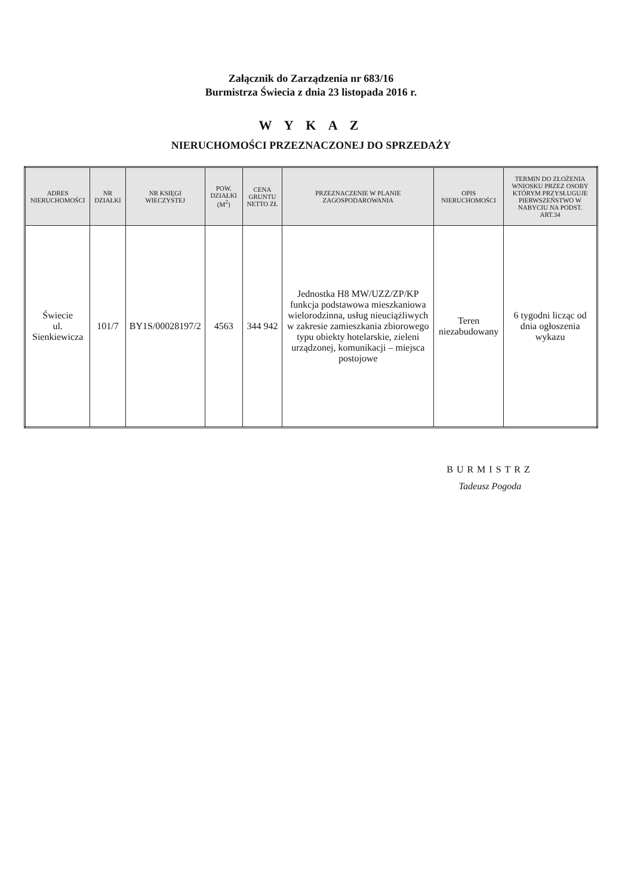Załącznik do Zarządzenia nr 683/16
Burmistrza Świecia z dnia 23 listopada 2016 r.
W Y K A Z
NIERUCHOMOŚCI PRZEZNACZONEJ DO SPRZEDAŻY
| ADRES NIERUCHOMOŚCI | NR DZIAŁKI | NR KSIĘGI WIECZYSTEJ | POW. DZIAŁKI (M<sup>2</sup>) | CENA GRUNTU NETTO ZŁ | PRZEZNACZENIE W PLANIE ZAGOSPODAROWANIA | OPIS NIERUCHOMOŚCI | TERMIN DO ZŁOŻENIA WNIOSKU PRZEZ OSOBY KTÓRYM PRZYSŁUGUJE PIERWSZEŃSTWO W NABYCIU NA PODST. ART.34 |
| --- | --- | --- | --- | --- | --- | --- | --- |
| Świecie ul. Sienkiewicza | 101/7 | BY1S/00028197/2 | 4563 | 344 942 | Jednostka H8 MW/UZZ/ZP/KP funkcja podstawowa mieszkaniowa wielorodzinna, usług nieuciążliwych w zakresie zamieszkania zbiorowego typu obiekty hotelarskie, zieleni urządzonej, komunikacji – miejsca postojowe | Teren niezabudowany | 6 tygodni licząc od dnia ogłoszenia wykazu |
BURMISTRZ
Tadeusz Pogoda